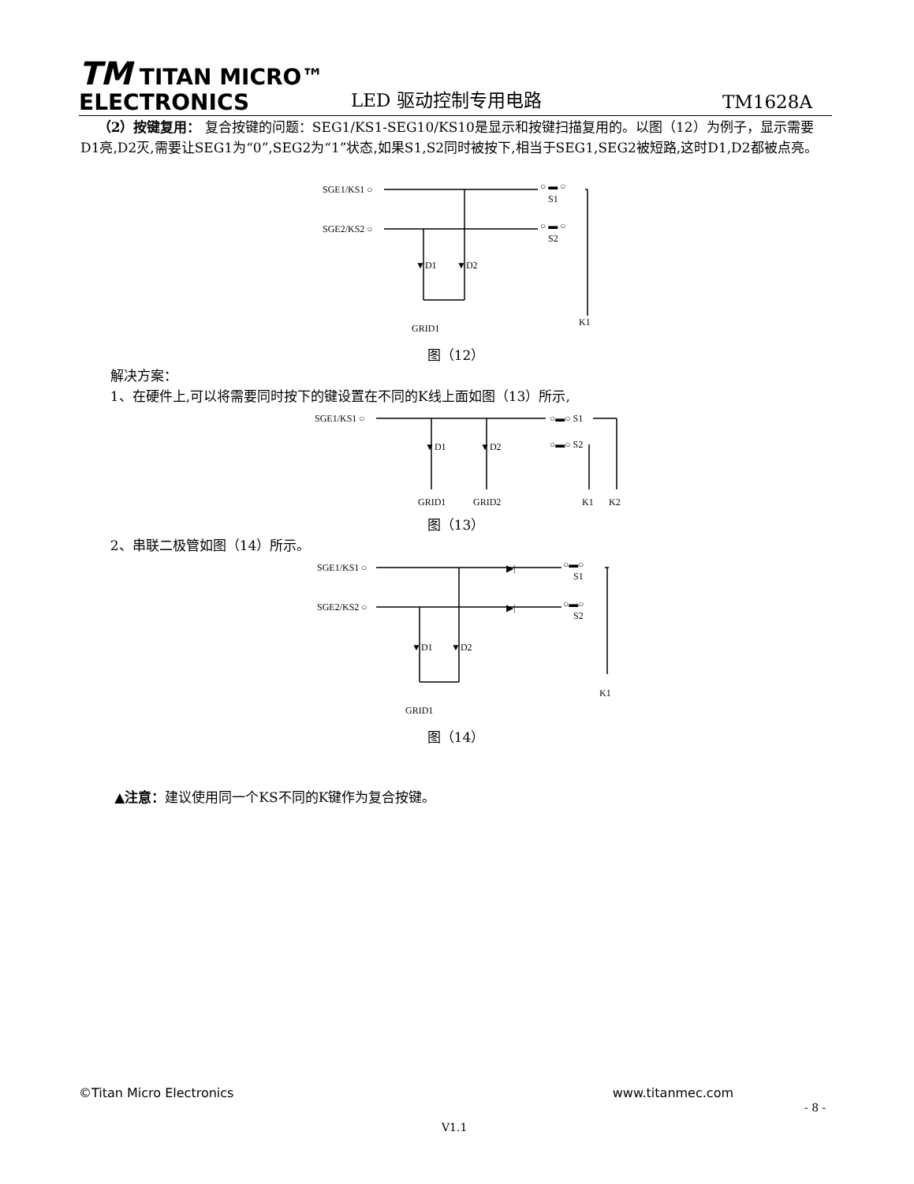TM TITAN MICRO™
ELECTRONICS
LED 驱动控制专用电路
TM1628A
（2）按键复用： 复合按键的问题：SEG1/KS1-SEG10/KS10是显示和按键扫描复用的。以图（12）为例子，显示需要D1亮,D2灭,需要让SEG1为“0”,SEG2为“1”状态,如果S1,S2同时被按下,相当于SEG1,SEG2被短路,这时D1,D2都被点亮。
SGE1/KS1 ○
SGE2/KS2 ○
○ ▬ ○
S1
○ ▬ ○
S2
▼D1
▼D2
GRID1
K1
图（12）
解决方案：
1、在硬件上,可以将需要同时按下的键设置在不同的K线上面如图（13）所示,
SGE1/KS1 ○
○▬○ S1
○▬○ S2
▼D1
▼D2
GRID1
GRID2
K1
K2
图（13）
2、串联二极管如图（14）所示。
SGE1/KS1 ○
SGE2/KS2 ○
▶|
▶|
○▬○
S1
○▬○
S2
▼D1
▼D2
GRID1
K1
图（14）
▲注意：建议使用同一个KS不同的K键作为复合按键。
©Titan Micro Electronics www.titanmec.com
- 8 -
V1.1